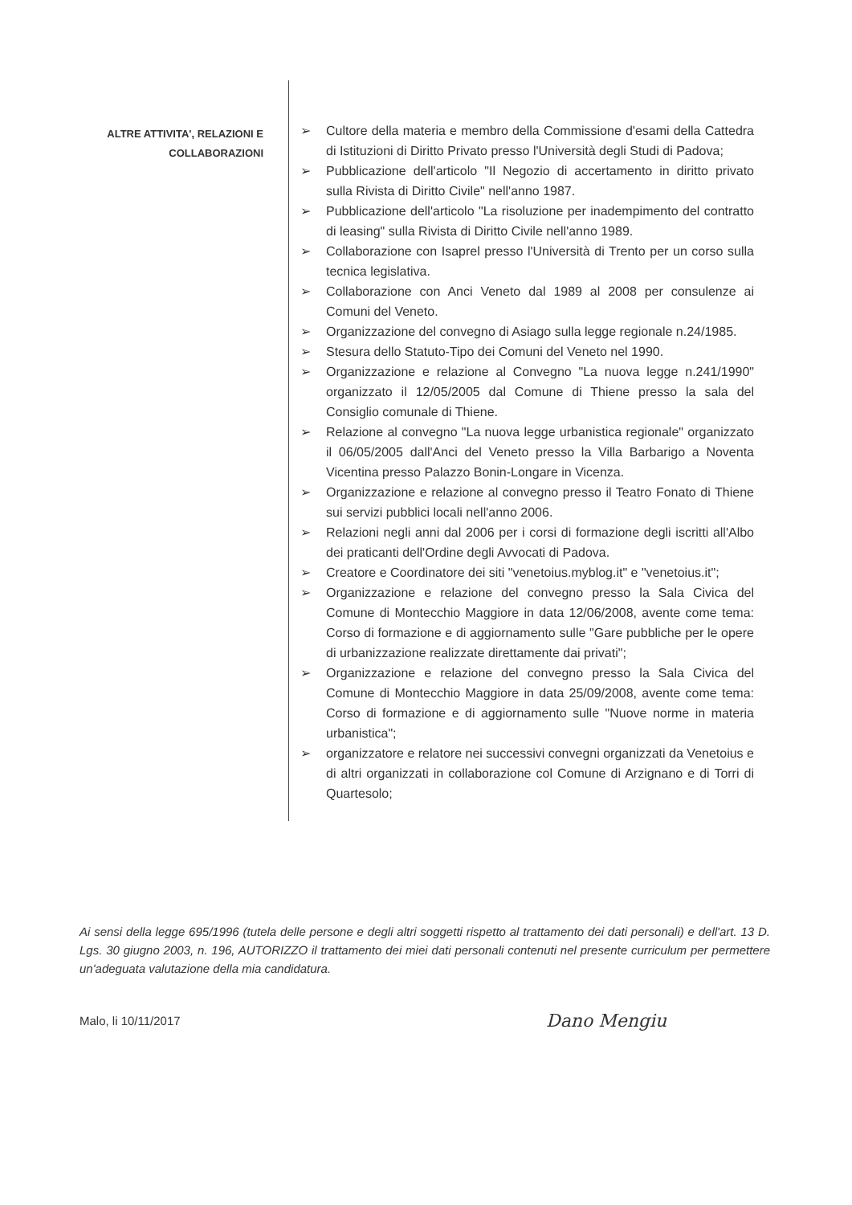ALTRE ATTIVITA', RELAZIONI E
COLLABORAZIONI
➢ Cultore della materia e membro della Commissione d'esami della Cattedra di Istituzioni di Diritto Privato presso l'Università degli Studi di Padova;
➢ Pubblicazione dell'articolo "Il Negozio di accertamento in diritto privato sulla Rivista di Diritto Civile" nell'anno 1987.
➢ Pubblicazione dell'articolo "La risoluzione per inadempimento del contratto di leasing" sulla Rivista di Diritto Civile nell'anno 1989.
➢ Collaborazione con Isaprel presso l'Università di Trento per un corso sulla tecnica legislativa.
➢ Collaborazione con Anci Veneto dal 1989 al 2008 per consulenze ai Comuni del Veneto.
➢ Organizzazione del convegno di Asiago sulla legge regionale n.24/1985.
➢ Stesura dello Statuto-Tipo dei Comuni del Veneto nel 1990.
➢ Organizzazione e relazione al Convegno "La nuova legge n.241/1990" organizzato il 12/05/2005 dal Comune di Thiene presso la sala del Consiglio comunale di Thiene.
➢ Relazione al convegno "La nuova legge urbanistica regionale" organizzato il 06/05/2005 dall'Anci del Veneto presso la Villa Barbarigo a Noventa Vicentina presso Palazzo Bonin-Longare in Vicenza.
➢ Organizzazione e relazione al convegno presso il Teatro Fonato di Thiene sui servizi pubblici locali nell'anno 2006.
➢ Relazioni negli anni dal 2006 per i corsi di formazione degli iscritti all'Albo dei praticanti dell'Ordine degli Avvocati di Padova.
➢ Creatore e Coordinatore dei siti "venetoius.myblog.it" e "venetoius.it";
➢ Organizzazione e relazione del convegno presso la Sala Civica del Comune di Montecchio Maggiore in data 12/06/2008, avente come tema: Corso di formazione e di aggiornamento sulle "Gare pubbliche per le opere di urbanizzazione realizzate direttamente dai privati";
➢ Organizzazione e relazione del convegno presso la Sala Civica del Comune di Montecchio Maggiore in data 25/09/2008, avente come tema: Corso di formazione e di aggiornamento sulle "Nuove norme in materia urbanistica";
➢ organizzatore e relatore nei successivi convegni organizzati da Venetoius e di altri organizzati in collaborazione col Comune di Arzignano e di Torri di Quartesolo;
Ai sensi della legge 695/1996 (tutela delle persone e degli altri soggetti rispetto al trattamento dei dati personali) e dell'art. 13 D. Lgs. 30 giugno 2003, n. 196, AUTORIZZO il trattamento dei miei dati personali contenuti nel presente curriculum per permettere un'adeguata valutazione della mia candidatura.
Malo, li 10/11/2017 Dano Mengiu